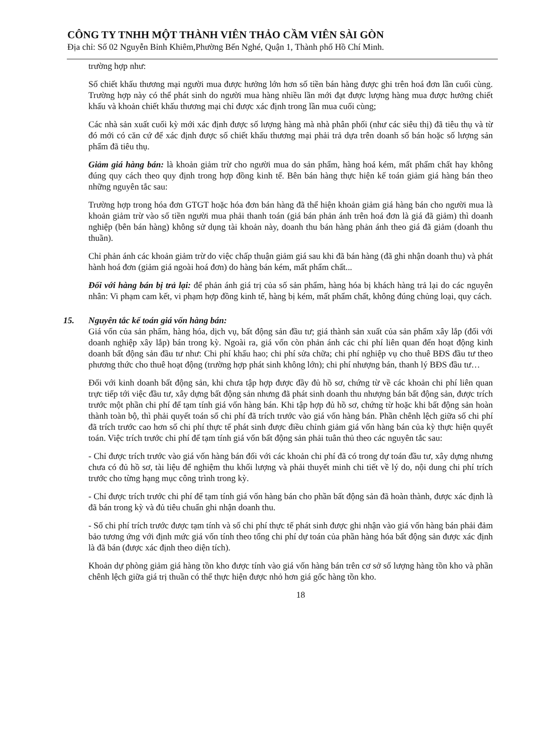CÔNG TY TNHH MỘT THÀNH VIÊN THẢO CẦM VIÊN SÀI GÒN
Địa chỉ: Số 02 Nguyễn Bỉnh Khiêm,Phường Bến Nghé, Quận 1, Thành phố Hồ Chí Minh.
trường hợp như:
Số chiết khấu thương mại người mua được hưởng lớn hơn số tiền bán hàng được ghi trên hoá đơn lần cuối cùng. Trường hợp này có thể phát sinh do người mua hàng nhiều lần mới đạt được lượng hàng mua được hưởng chiết khấu và khoản chiết khấu thương mại chỉ được xác định trong lần mua cuối cùng;
Các nhà sản xuất cuối kỳ mới xác định được số lượng hàng mà nhà phân phối (như các siêu thị) đã tiêu thụ và từ đó mới có căn cứ để xác định được số chiết khấu thương mại phải trả dựa trên doanh số bán hoặc số lượng sản phẩm đã tiêu thụ.
Giảm giá hàng bán: là khoản giảm trừ cho người mua do sản phẩm, hàng hoá kém, mất phẩm chất hay không đúng quy cách theo quy định trong hợp đồng kinh tế. Bên bán hàng thực hiện kế toán giảm giá hàng bán theo những nguyên tắc sau:
Trường hợp trong hóa đơn GTGT hoặc hóa đơn bán hàng đã thể hiện khoản giảm giá hàng bán cho người mua là khoản giảm trừ vào số tiền người mua phải thanh toán (giá bán phản ánh trên hoá đơn là giá đã giảm) thì doanh nghiệp (bên bán hàng) không sử dụng tài khoản này, doanh thu bán hàng phản ánh theo giá đã giảm (doanh thu thuần).
Chỉ phản ánh các khoản giảm trừ do việc chấp thuận giảm giá sau khi đã bán hàng (đã ghi nhận doanh thu) và phát hành hoá đơn (giảm giá ngoài hoá đơn) do hàng bán kém, mất phẩm chất...
Đối với hàng bán bị trả lại: để phản ánh giá trị của số sản phẩm, hàng hóa bị khách hàng trả lại do các nguyên nhân: Vi phạm cam kết, vi phạm hợp đồng kinh tế, hàng bị kém, mất phẩm chất, không đúng chủng loại, quy cách.
15. Nguyên tắc kế toán giá vốn hàng bán:
Giá vốn của sản phẩm, hàng hóa, dịch vụ, bất động sản đầu tư; giá thành sản xuất của sản phẩm xây lắp (đối với doanh nghiệp xây lắp) bán trong kỳ. Ngoài ra, giá vốn còn phản ánh các chi phí liên quan đến hoạt động kinh doanh bất động sản đầu tư như: Chi phí khấu hao; chi phí sửa chữa; chi phí nghiệp vụ cho thuê BĐS đầu tư theo phương thức cho thuê hoạt động (trường hợp phát sinh không lớn); chi phí nhượng bán, thanh lý BĐS đầu tư…
Đối với kinh doanh bất động sản, khi chưa tập hợp được đầy đủ hồ sơ, chứng từ về các khoản chi phí liên quan trực tiếp tới việc đầu tư, xây dựng bất động sản nhưng đã phát sinh doanh thu nhượng bán bất động sản, được trích trước một phần chi phí để tạm tính giá vốn hàng bán. Khi tập hợp đủ hồ sơ, chứng từ hoặc khi bất động sản hoàn thành toàn bộ, thì phải quyết toán số chi phí đã trích trước vào giá vốn hàng bán. Phần chênh lệch giữa số chi phí đã trích trước cao hơn số chi phí thực tế phát sinh được điều chỉnh giảm giá vốn hàng bán của kỳ thực hiện quyết toán. Việc trích trước chi phí để tạm tính giá vốn bất động sản phải tuân thủ theo các nguyên tắc sau:
- Chỉ được trích trước vào giá vốn hàng bán đối với các khoản chi phí đã có trong dự toán đầu tư, xây dựng nhưng chưa có đủ hồ sơ, tài liệu để nghiệm thu khối lượng và phải thuyết minh chi tiết về lý do, nội dung chi phí trích trước cho từng hạng mục công trình trong kỳ.
- Chỉ được trích trước chi phí để tạm tính giá vốn hàng bán cho phần bất động sản đã hoàn thành, được xác định là đã bán trong kỳ và đủ tiêu chuẩn ghi nhận doanh thu.
- Số chi phí trích trước được tạm tính và số chi phí thực tế phát sinh được ghi nhận vào giá vốn hàng bán phải đảm bảo tương ứng với định mức giá vốn tính theo tổng chi phí dự toán của phần hàng hóa bất động sản được xác định là đã bán (được xác định theo diện tích).
Khoản dự phòng giảm giá hàng tồn kho được tính vào giá vốn hàng bán trên cơ sở số lượng hàng tồn kho và phần chênh lệch giữa giá trị thuần có thể thực hiện được nhỏ hơn giá gốc hàng tồn kho.
18